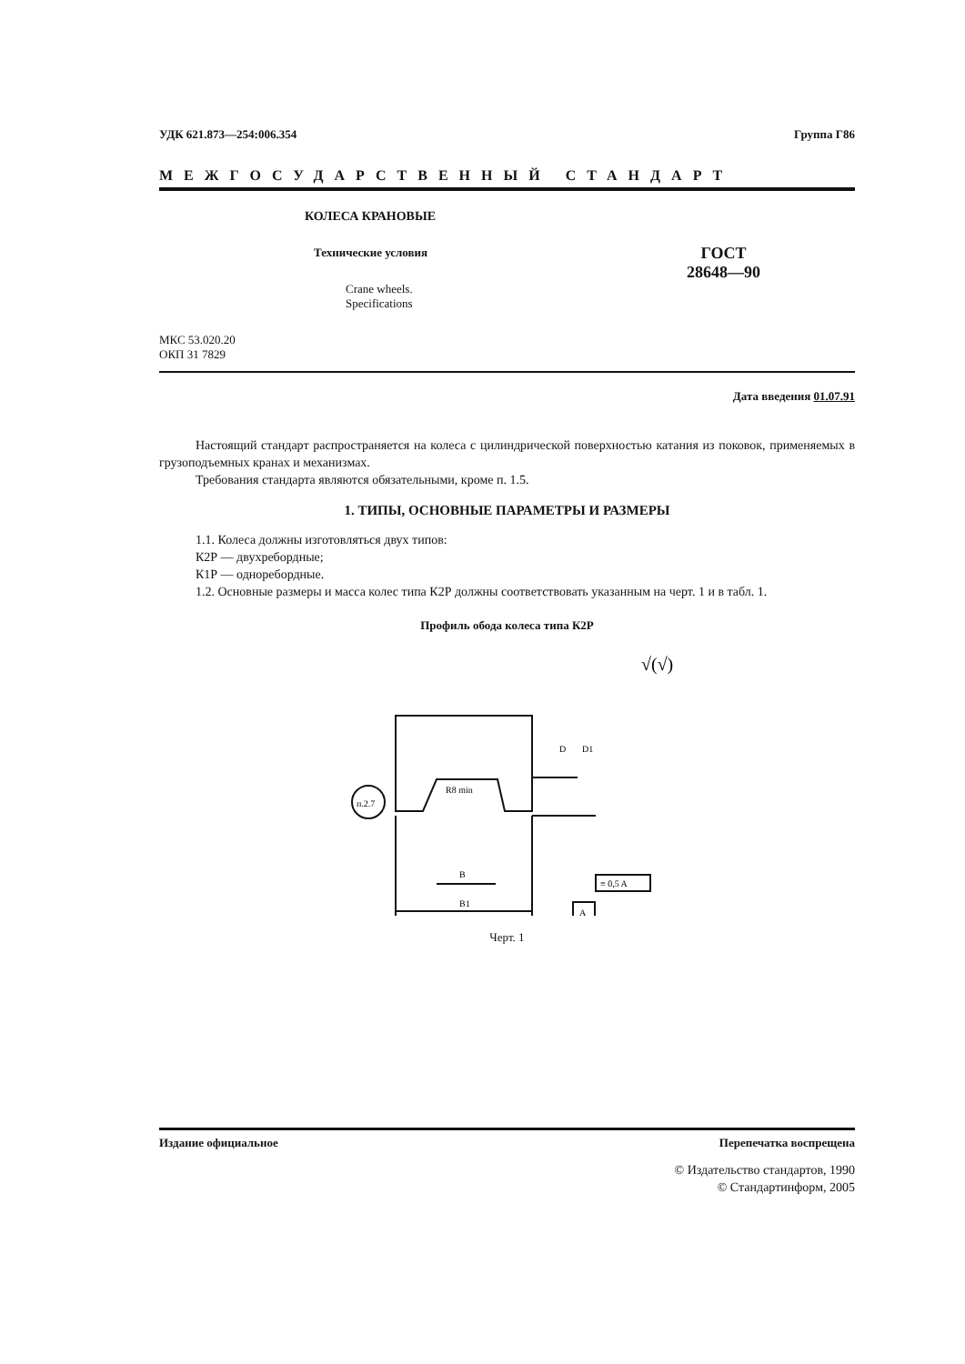УДК 621.873—254:006.354 Группа Г86
МЕЖГОСУДАРСТВЕННЫЙ СТАНДАРТ
КОЛЕСА КРАНОВЫЕ
Технические условия
Crane wheels.
Specifications
ГОСТ
28648—90
МКС 53.020.20
ОКП 31 7829
Дата введения 01.07.91
Настоящий стандарт распространяется на колеса с цилиндрической поверхностью катания из поковок, применяемых в грузоподъемных кранах и механизмах.
Требования стандарта являются обязательными, кроме п. 1.5.
1. ТИПЫ, ОСНОВНЫЕ ПАРАМЕТРЫ И РАЗМЕРЫ
1.1. Колеса должны изготовляться двух типов:
К2Р — двухребордные;
К1Р — одноребордные.
1.2. Основные размеры и масса колес типа К2Р должны соответствовать указанным на черт. 1 и в табл. 1.
Профиль обода колеса типа К2Р
√(√)
п.2.7
R8 min
B
B1
D
D1
≡ 0,5 A
A
Черт. 1
Издание официальное Перепечатка воспрещена
© Издательство стандартов, 1990
© Стандартинформ, 2005